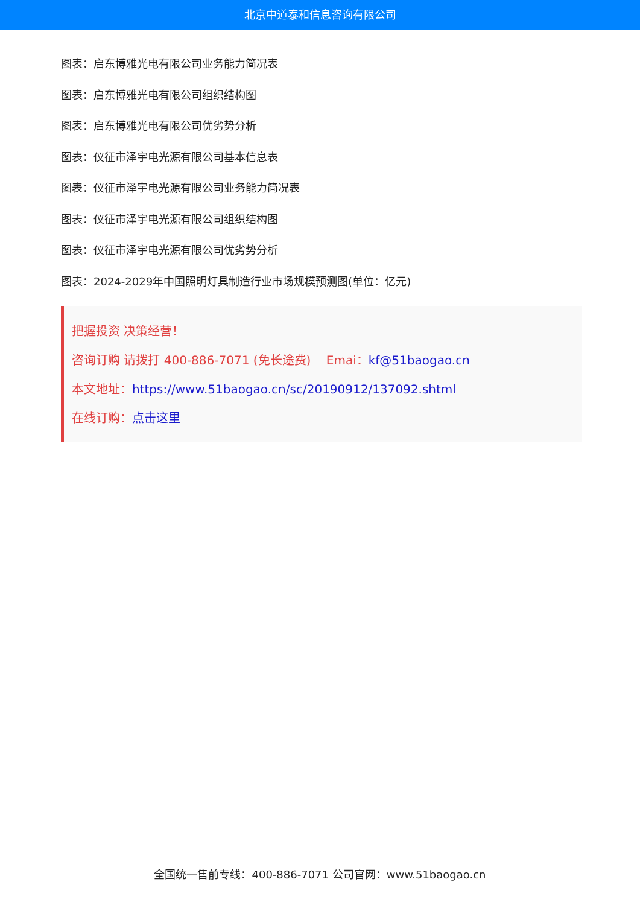北京中道泰和信息咨询有限公司
图表：启东博雅光电有限公司业务能力简况表
图表：启东博雅光电有限公司组织结构图
图表：启东博雅光电有限公司优劣势分析
图表：仪征市泽宇电光源有限公司基本信息表
图表：仪征市泽宇电光源有限公司业务能力简况表
图表：仪征市泽宇电光源有限公司组织结构图
图表：仪征市泽宇电光源有限公司优劣势分析
图表：2024-2029年中国照明灯具制造行业市场规模预测图(单位：亿元)
把握投资 决策经营！
咨询订购 请拨打 400-886-7071 (免长途费) Emai：kf@51baogao.cn
本文地址：https://www.51baogao.cn/sc/20190912/137092.shtml
在线订购：点击这里
全国统一售前专线：400-886-7071 公司官网：www.51baogao.cn